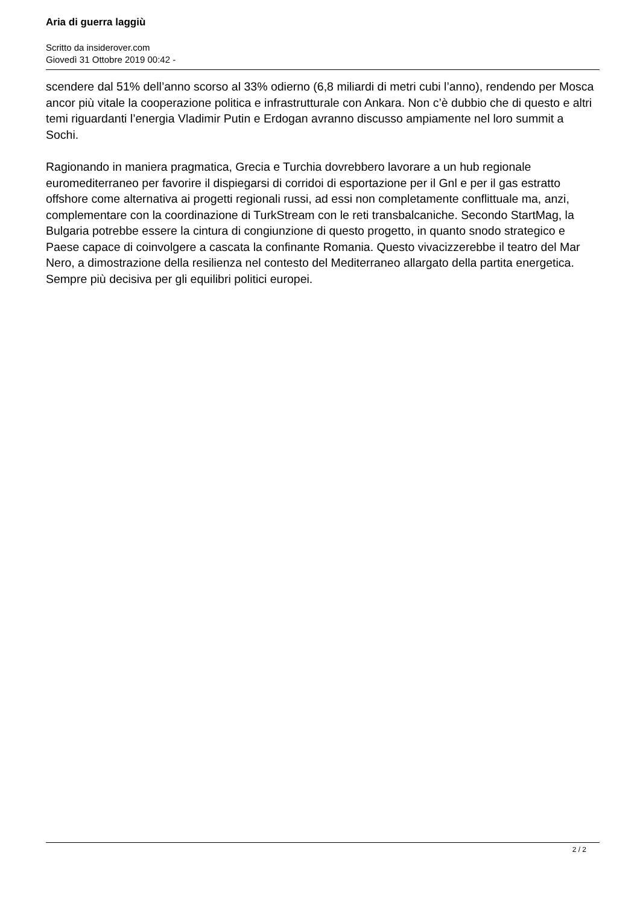Aria di guerra laggiù
Scritto da insiderover.com
Giovedì 31 Ottobre 2019 00:42 -
scendere dal 51% dell’anno scorso al 33% odierno (6,8 miliardi di metri cubi l’anno), rendendo per Mosca ancor più vitale la cooperazione politica e infrastrutturale con Ankara. Non c’è dubbio che di questo e altri temi riguardanti l’energia Vladimir Putin e Erdogan avranno discusso ampiamente nel loro summit a Sochi.
Ragionando in maniera pragmatica, Grecia e Turchia dovrebbero lavorare a un hub regionale euromediterraneo per favorire il dispiegarsi di corridoi di esportazione per il Gnl e per il gas estratto offshore come alternativa ai progetti regionali russi, ad essi non completamente conflittuale ma, anzi, complementare con la coordinazione di TurkStream con le reti transbalcaniche. Secondo StartMag, la Bulgaria potrebbe essere la cintura di congiunzione di questo progetto, in quanto snodo strategico e Paese capace di coinvolgere a cascata la confinante Romania. Questo vivacizzerebbe il teatro del Mar Nero, a dimostrazione della resilienza nel contesto del Mediterraneo allargato della partita energetica. Sempre più decisiva per gli equilibri politici europei.
2 / 2